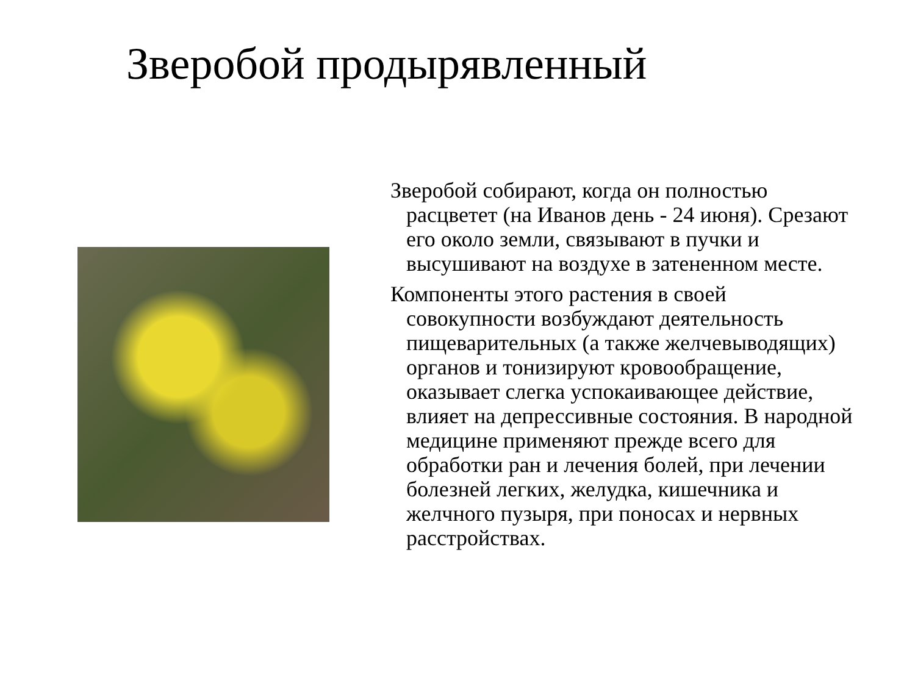Зверобой продырявленный
Зверобой собирают, когда он полностью расцветет (на Иванов день - 24 июня). Срезают его около земли, связывают в пучки и высушивают на воздухе в затененном месте.
Компоненты этого растения в своей совокупности возбуждают деятельность пищеварительных (а также желчевыводящих) органов и тонизируют кровообращение, оказывает слегка успокаивающее действие, влияет на депрессивные состояния. В народной медицине применяют прежде всего для обработки ран и лечения болей, при лечении болезней легких, желудка, кишечника и желчного пузыря, при поносах и нервных расстройствах.